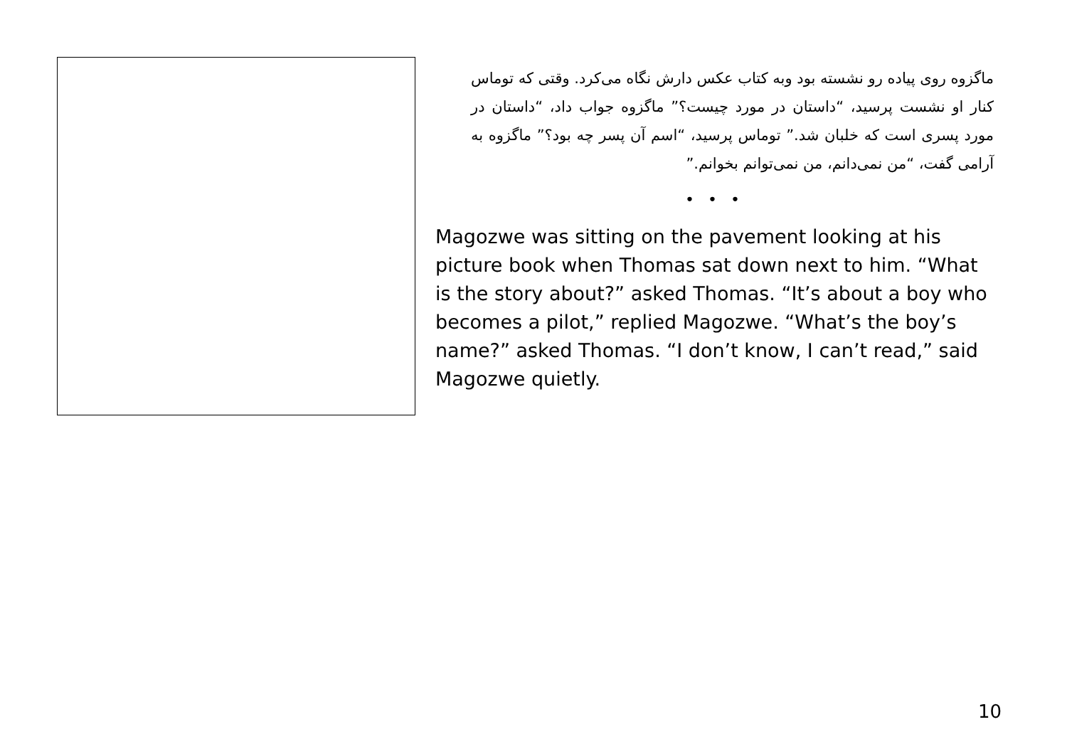ماگزوه روی پیاده رو نشسته بود وبه کتاب عکس دارش نگاه می‌کرد. وقتی که توماس کنار او نشست پرسید، “داستان در مورد چیست؟” ماگزوه جواب داد، “داستان در مورد پسری است که خلبان شد.” توماس پرسید، “اسم آن پسر چه بود؟” ماگزوه به آرامی گفت، “من نمی‌دانم، من نمی‌توانم بخوانم.”
• • •
Magozwe was sitting on the pavement looking at his picture book when Thomas sat down next to him. “What is the story about?” asked Thomas. “It’s about a boy who becomes a pilot,” replied Magozwe. “What’s the boy’s name?” asked Thomas. “I don’t know, I can’t read,” said Magozwe quietly.
10